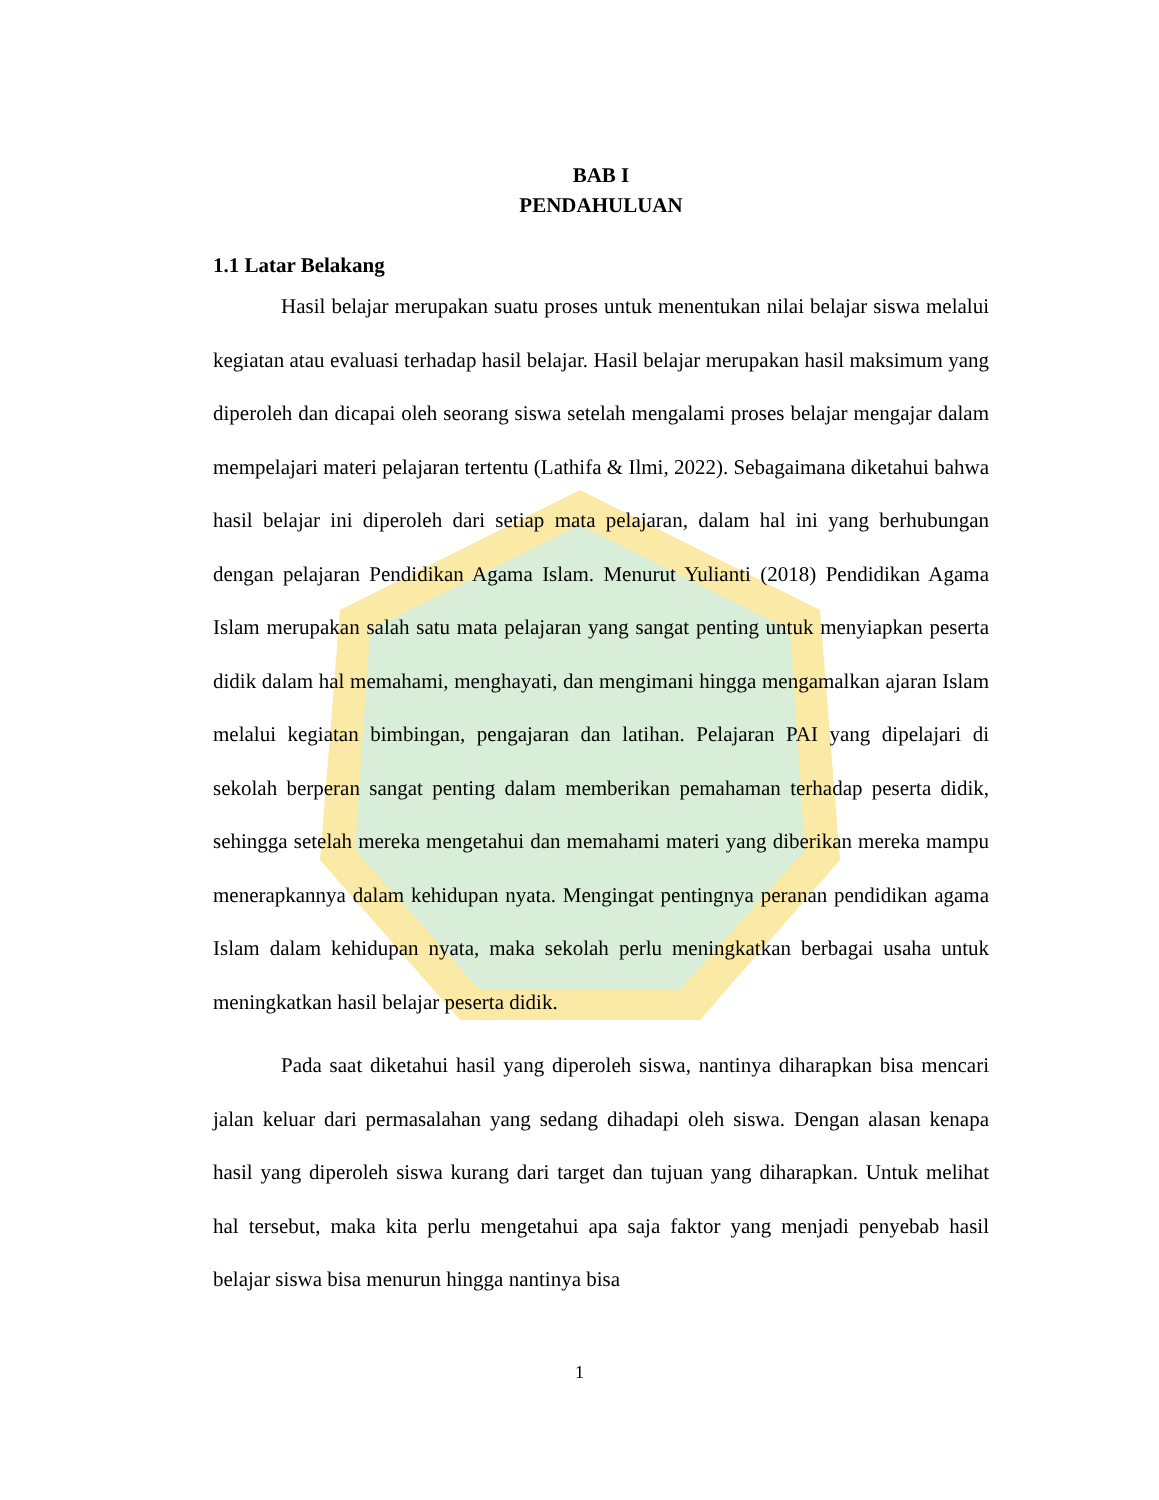BAB I
PENDAHULUAN
1.1 Latar Belakang
Hasil belajar merupakan suatu proses untuk menentukan nilai belajar siswa melalui kegiatan atau evaluasi terhadap hasil belajar. Hasil belajar merupakan hasil maksimum yang diperoleh dan dicapai oleh seorang siswa setelah mengalami proses belajar mengajar dalam mempelajari materi pelajaran tertentu (Lathifa & Ilmi, 2022). Sebagaimana diketahui bahwa hasil belajar ini diperoleh dari setiap mata pelajaran, dalam hal ini yang berhubungan dengan pelajaran Pendidikan Agama Islam. Menurut Yulianti (2018) Pendidikan Agama Islam merupakan salah satu mata pelajaran yang sangat penting untuk menyiapkan peserta didik dalam hal memahami, menghayati, dan mengimani hingga mengamalkan ajaran Islam melalui kegiatan bimbingan, pengajaran dan latihan. Pelajaran PAI yang dipelajari di sekolah berperan sangat penting dalam memberikan pemahaman terhadap peserta didik, sehingga setelah mereka mengetahui dan memahami materi yang diberikan mereka mampu menerapkannya dalam kehidupan nyata. Mengingat pentingnya peranan pendidikan agama Islam dalam kehidupan nyata, maka sekolah perlu meningkatkan berbagai usaha untuk meningkatkan hasil belajar peserta didik.
Pada saat diketahui hasil yang diperoleh siswa, nantinya diharapkan bisa mencari jalan keluar dari permasalahan yang sedang dihadapi oleh siswa. Dengan alasan kenapa hasil yang diperoleh siswa kurang dari target dan tujuan yang diharapkan. Untuk melihat hal tersebut, maka kita perlu mengetahui apa saja faktor yang menjadi penyebab hasil belajar siswa bisa menurun hingga nantinya bisa
1